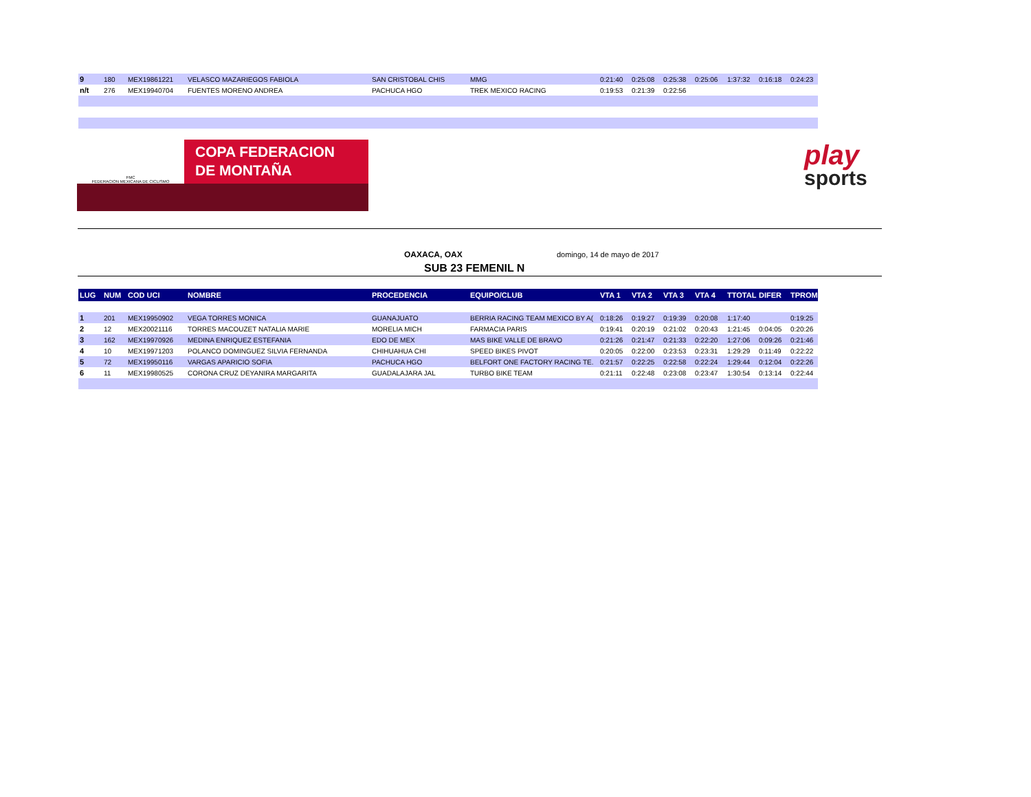| 9 | 180 | MEX19861221 | VELASCO MAZARIEGOS FABIOLA | SAN CRISTOBAL CHIS | MMG | 0:21:40 | 0:25:08 | 0:25:38 | 0:25:06 | 1:37:32 | 0:16:18 | 0:24:23 |
| n/t | 276 | MEX19940704 | FUENTES MORENO ANDREA | PACHUCA HGO | TREK MEXICO RACING | 0:19:53 | 0:21:39 | 0:22:56 | | | | |
FMC
FEDERACION MEXICANA DE CICLISMO
COPA FEDERACION
DE MONTAÑA
play
sports
OAXACA, OAX domingo, 14 de mayo de 2017
SUB 23 FEMENIL N
| LUG | NUM | COD UCI | NOMBRE | PROCEDENCIA | EQUIPO/CLUB | VTA 1 | VTA 2 | VTA 3 | VTA 4 | TTOTAL | DIFER | TPROM |
| --- | --- | --- | --- | --- | --- | --- | --- | --- | --- | --- | --- | --- |
| 1 | 201 | MEX19950902 | VEGA TORRES MONICA | GUANAJUATO | BERRIA RACING TEAM MEXICO BY A( | 0:18:26 | 0:19:27 | 0:19:39 | 0:20:08 | 1:17:40 | | 0:19:25 |
| 2 | 12 | MEX20021116 | TORRES MACOUZET NATALIA MARIE | MORELIA MICH | FARMACIA PARIS | 0:19:41 | 0:20:19 | 0:21:02 | 0:20:43 | 1:21:45 | 0:04:05 | 0:20:26 |
| 3 | 162 | MEX19970926 | MEDINA ENRIQUEZ ESTEFANIA | EDO DE MEX | MAS BIKE VALLE DE BRAVO | 0:21:26 | 0:21:47 | 0:21:33 | 0:22:20 | 1:27:06 | 0:09:26 | 0:21:46 |
| 4 | 10 | MEX19971203 | POLANCO DOMINGUEZ SILVIA FERNANDA | CHIHUAHUA CHI | SPEED BIKES PIVOT | 0:20:05 | 0:22:00 | 0:23:53 | 0:23:31 | 1:29:29 | 0:11:49 | 0:22:22 |
| 5 | 72 | MEX19950116 | VARGAS APARICIO SOFIA | PACHUCA HGO | BELFORT ONE FACTORY RACING TE. | 0:21:57 | 0:22:25 | 0:22:58 | 0:22:24 | 1:29:44 | 0:12:04 | 0:22:26 |
| 6 | 11 | MEX19980525 | CORONA CRUZ DEYANIRA MARGARITA | GUADALAJARA JAL | TURBO BIKE TEAM | 0:21:11 | 0:22:48 | 0:23:08 | 0:23:47 | 1:30:54 | 0:13:14 | 0:22:44 |